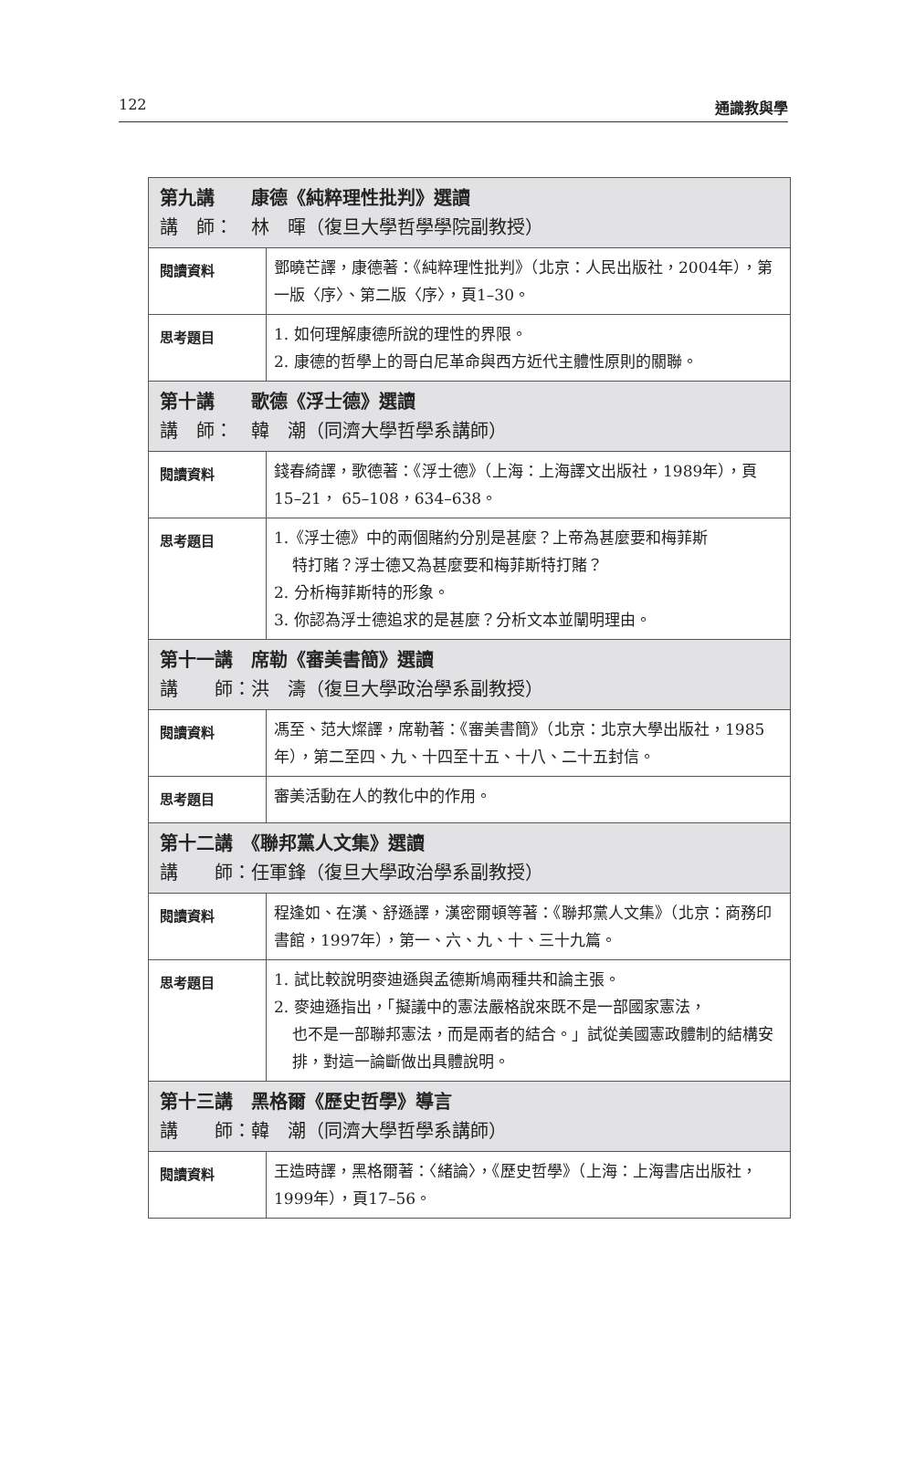122 通識教與學
| 第九講 康德《純粹理性批判》選讀 講 師： 林 暉（復旦大學哲學學院副教授） | |
| --- | --- |
| 閱讀資料 | 鄧曉芒譯，康德著：《純粹理性批判》（北京：人民出版社，2004年），第一版〈序〉、第二版〈序〉，頁1–30。 |
| 思考題目 | 1. 如何理解康德所說的理性的界限。 2. 康德的哲學上的哥白尼革命與西方近代主體性原則的關聯。 |
| 第十講 歌德《浮士德》選讀 講 師： 韓 潮（同濟大學哲學系講師） | |
| 閱讀資料 | 錢春綺譯，歌德著：《浮士德》（上海：上海譯文出版社，1989年），頁15–21， 65–108，634–638。 |
| 思考題目 | 1.《浮士德》中的兩個賭約分別是甚麼？上帝為甚麼要和梅菲斯 特打賭？浮士德又為甚麼要和梅菲斯特打賭？ 2. 分析梅菲斯特的形象。 3. 你認為浮士德追求的是甚麼？分析文本並闡明理由。 |
| 第十一講 席勒《審美書簡》選讀 講 師：洪 濤（復旦大學政治學系副教授） | |
| 閱讀資料 | 馮至、范大燦譯，席勒著：《審美書簡》（北京：北京大學出版社，1985年），第二至四、九、十四至十五、十八、二十五封信。 |
| 思考題目 | 審美活動在人的教化中的作用。 |
| 第十二講 《聯邦黨人文集》選讀 講 師：任軍鋒（復旦大學政治學系副教授） | |
| 閱讀資料 | 程逢如、在漢、舒遜譯，漢密爾頓等著：《聯邦黨人文集》（北京：商務印書館，1997年），第一、六、九、十、三十九篇。 |
| 思考題目 | 1. 試比較說明麥迪遜與孟德斯鳩兩種共和論主張。 2. 麥迪遜指出，「擬議中的憲法嚴格說來既不是一部國家憲法， 也不是一部聯邦憲法，而是兩者的結合。」試從美國憲政體制的結構安排，對這一論斷做出具體說明。 |
| 第十三講 黑格爾《歷史哲學》導言 講 師：韓 潮（同濟大學哲學系講師） | |
| 閱讀資料 | 王造時譯，黑格爾著：〈緒論〉，《歷史哲學》（上海：上海書店出版社，1999年），頁17–56。 |